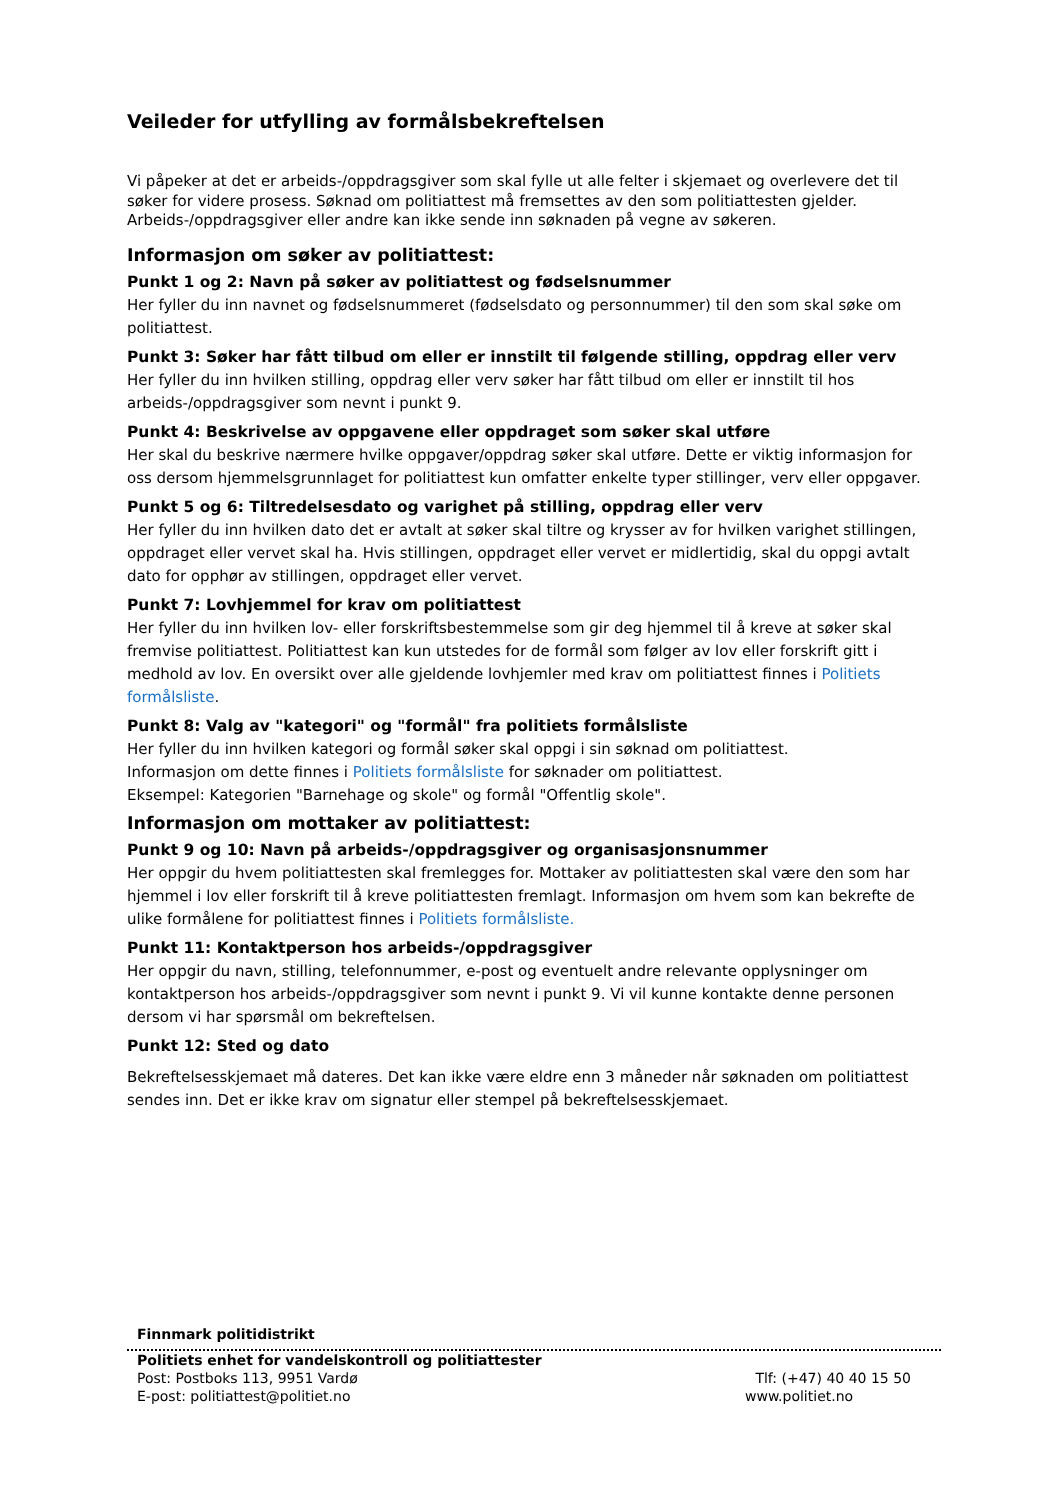Veileder for utfylling av formålsbekreftelsen
Vi påpeker at det er arbeids-/oppdragsgiver som skal fylle ut alle felter i skjemaet og overlevere det til søker for videre prosess. Søknad om politiattest må fremsettes av den som politiattesten gjelder. Arbeids-/oppdragsgiver eller andre kan ikke sende inn søknaden på vegne av søkeren.
Informasjon om søker av politiattest:
Punkt 1 og 2: Navn på søker av politiattest og fødselsnummer
Her fyller du inn navnet og fødselsnummeret (fødselsdato og personnummer) til den som skal søke om politiattest.
Punkt 3: Søker har fått tilbud om eller er innstilt til følgende stilling, oppdrag eller verv
Her fyller du inn hvilken stilling, oppdrag eller verv søker har fått tilbud om eller er innstilt til hos arbeids-/oppdragsgiver som nevnt i punkt 9.
Punkt 4: Beskrivelse av oppgavene eller oppdraget som søker skal utføre
Her skal du beskrive nærmere hvilke oppgaver/oppdrag søker skal utføre. Dette er viktig informasjon for oss dersom hjemmelsgrunnlaget for politiattest kun omfatter enkelte typer stillinger, verv eller oppgaver.
Punkt 5 og 6: Tiltredelsesdato og varighet på stilling, oppdrag eller verv
Her fyller du inn hvilken dato det er avtalt at søker skal tiltre og krysser av for hvilken varighet stillingen, oppdraget eller vervet skal ha. Hvis stillingen, oppdraget eller vervet er midlertidig, skal du oppgi avtalt dato for opphør av stillingen, oppdraget eller vervet.
Punkt 7: Lovhjemmel for krav om politiattest
Her fyller du inn hvilken lov- eller forskriftsbestemmelse som gir deg hjemmel til å kreve at søker skal fremvise politiattest. Politiattest kan kun utstedes for de formål som følger av lov eller forskrift gitt i medhold av lov. En oversikt over alle gjeldende lovhjemler med krav om politiattest finnes i Politiets formålsliste.
Punkt 8: Valg av "kategori" og "formål" fra politiets formålsliste
Her fyller du inn hvilken kategori og formål søker skal oppgi i sin søknad om politiattest.
Informasjon om dette finnes i Politiets formålsliste for søknader om politiattest.
Eksempel: Kategorien "Barnehage og skole" og formål "Offentlig skole".
Informasjon om mottaker av politiattest:
Punkt 9 og 10: Navn på arbeids-/oppdragsgiver og organisasjonsnummer
Her oppgir du hvem politiattesten skal fremlegges for. Mottaker av politiattesten skal være den som har hjemmel i lov eller forskrift til å kreve politiattesten fremlagt. Informasjon om hvem som kan bekrefte de ulike formålene for politiattest finnes i Politiets formålsliste.
Punkt 11: Kontaktperson hos arbeids-/oppdragsgiver
Her oppgir du navn, stilling, telefonnummer, e-post og eventuelt andre relevante opplysninger om kontaktperson hos arbeids-/oppdragsgiver som nevnt i punkt 9. Vi vil kunne kontakte denne personen dersom vi har spørsmål om bekreftelsen.
Punkt 12: Sted og dato
Bekreftelsesskjemaet må dateres. Det kan ikke være eldre enn 3 måneder når søknaden om politiattest sendes inn. Det er ikke krav om signatur eller stempel på bekreftelsesskjemaet.
Finnmark politidistrikt
Politiets enhet for vandelskontroll og politiattester
Post: Postboks 113, 9951 Vardø Tlf: (+47) 40 40 15 50
E-post: politiattest@politiet.no www.politiet.no